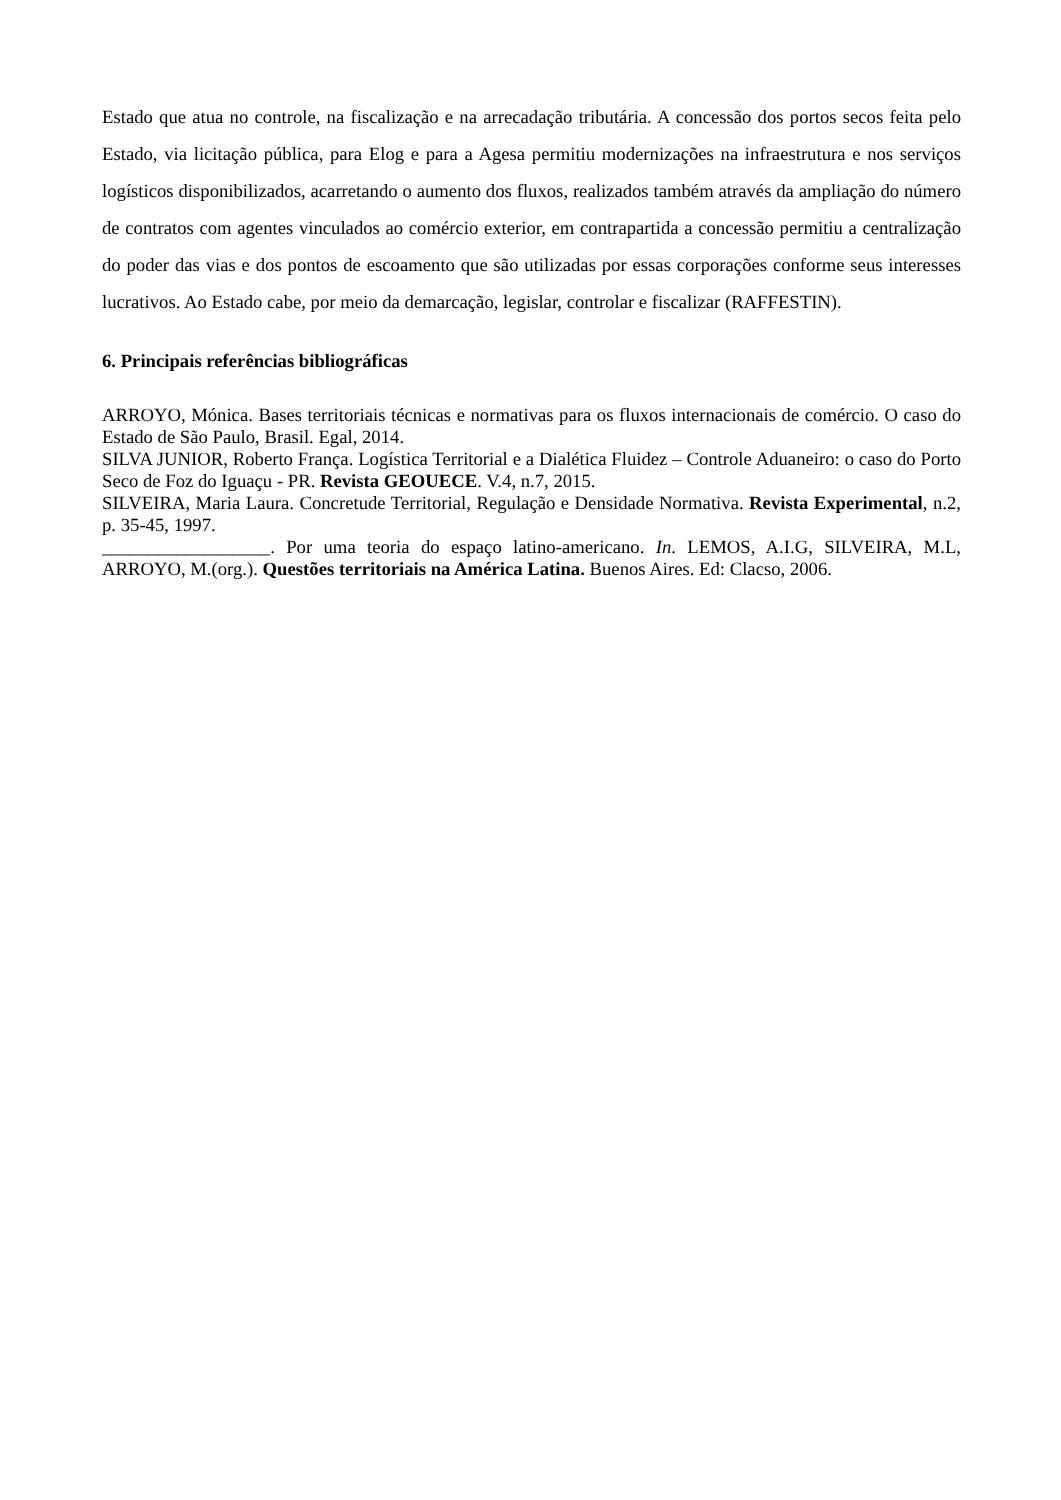Estado que atua no controle, na fiscalização e na arrecadação tributária. A concessão dos portos secos feita pelo Estado, via licitação pública, para Elog e para a Agesa permitiu modernizações na infraestrutura e nos serviços logísticos disponibilizados, acarretando o aumento dos fluxos, realizados também através da ampliação do número de contratos com agentes vinculados ao comércio exterior, em contrapartida a concessão permitiu a centralização do poder das vias e dos pontos de escoamento que são utilizadas por essas corporações conforme seus interesses lucrativos. Ao Estado cabe, por meio da demarcação, legislar, controlar e fiscalizar (RAFFESTIN).
6. Principais referências bibliográficas
ARROYO, Mónica. Bases territoriais técnicas e normativas para os fluxos internacionais de comércio. O caso do Estado de São Paulo, Brasil. Egal, 2014.
SILVA JUNIOR, Roberto França. Logística Territorial e a Dialética Fluidez – Controle Aduaneiro: o caso do Porto Seco de Foz do Iguaçu - PR. Revista GEOUECE. V.4, n.7, 2015.
SILVEIRA, Maria Laura. Concretude Territorial, Regulação e Densidade Normativa. Revista Experimental, n.2, p. 35-45, 1997.
__________________. Por uma teoria do espaço latino-americano. In. LEMOS, A.I.G, SILVEIRA, M.L, ARROYO, M.(org.). Questões territoriais na América Latina. Buenos Aires. Ed: Clacso, 2006.